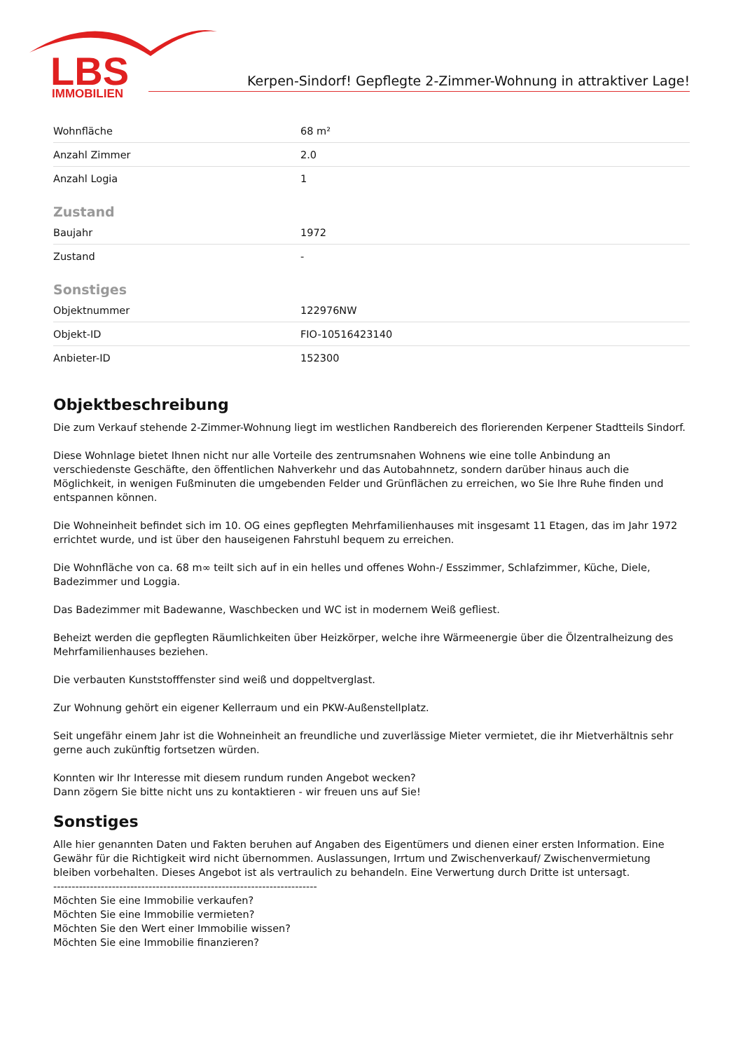LBS
IMMOBILIEN
Kerpen-Sindorf! Gepflegte 2-Zimmer-Wohnung in attraktiver Lage!
| Wohnfläche | 68 m² |
| Anzahl Zimmer | 2.0 |
| Anzahl Logia | 1 |
Zustand
| Baujahr | 1972 |
| Zustand | - |
Sonstiges
| Objektnummer | 122976NW |
| Objekt-ID | FIO-10516423140 |
| Anbieter-ID | 152300 |
Objektbeschreibung
Die zum Verkauf stehende 2-Zimmer-Wohnung liegt im westlichen Randbereich des florierenden Kerpener Stadtteils Sindorf.
Diese Wohnlage bietet Ihnen nicht nur alle Vorteile des zentrumsnahen Wohnens wie eine tolle Anbindung an verschiedenste Geschäfte, den öffentlichen Nahverkehr und das Autobahnnetz, sondern darüber hinaus auch die Möglichkeit, in wenigen Fußminuten die umgebenden Felder und Grünflächen zu erreichen, wo Sie Ihre Ruhe finden und entspannen können.
Die Wohneinheit befindet sich im 10. OG eines gepflegten Mehrfamilienhauses mit insgesamt 11 Etagen, das im Jahr 1972 errichtet wurde, und ist über den hauseigenen Fahrstuhl bequem zu erreichen.
Die Wohnfläche von ca. 68 m∞ teilt sich auf in ein helles und offenes Wohn-/ Esszimmer, Schlafzimmer, Küche, Diele, Badezimmer und Loggia.
Das Badezimmer mit Badewanne, Waschbecken und WC ist in modernem Weiß gefliest.
Beheizt werden die gepflegten Räumlichkeiten über Heizkörper, welche ihre Wärmeenergie über die Ölzentralheizung des Mehrfamilienhauses beziehen.
Die verbauten Kunststofffenster sind weiß und doppeltverglast.
Zur Wohnung gehört ein eigener Kellerraum und ein PKW-Außenstellplatz.
Seit ungefähr einem Jahr ist die Wohneinheit an freundliche und zuverlässige Mieter vermietet, die ihr Mietverhältnis sehr gerne auch zukünftig fortsetzen würden.
Konnten wir Ihr Interesse mit diesem rundum runden Angebot wecken?
Dann zögern Sie bitte nicht uns zu kontaktieren - wir freuen uns auf Sie!
Sonstiges
Alle hier genannten Daten und Fakten beruhen auf Angaben des Eigentümers und dienen einer ersten Information. Eine Gewähr für die Richtigkeit wird nicht übernommen. Auslassungen, Irrtum und Zwischenverkauf/ Zwischenvermietung bleiben vorbehalten. Dieses Angebot ist als vertraulich zu behandeln. Eine Verwertung durch Dritte ist untersagt.
------------------------------------------------------------------------
Möchten Sie eine Immobilie verkaufen?
Möchten Sie eine Immobilie vermieten?
Möchten Sie den Wert einer Immobilie wissen?
Möchten Sie eine Immobilie finanzieren?